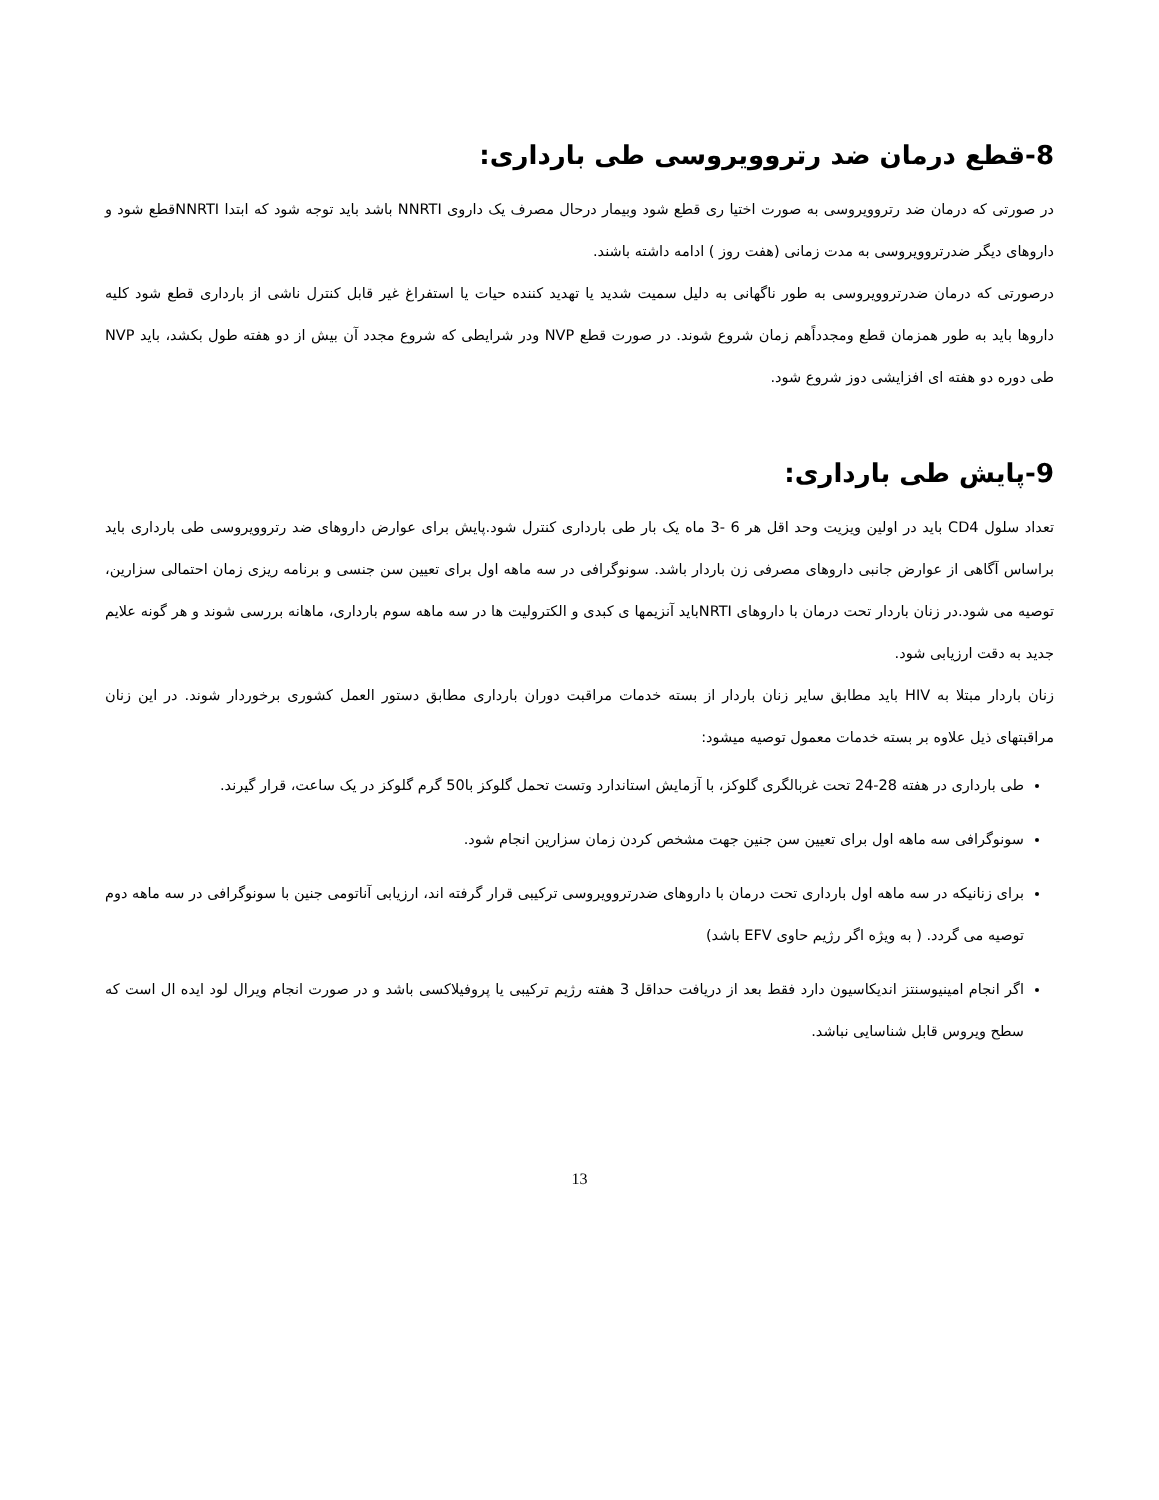8-قطع درمان ضد رتروویروسی طی بارداری:
در صورتی که درمان ضد رتروویروسی به صورت اختیا ری قطع شود وبیمار درحال مصرف یک داروی NNRTI باشد باید توجه شود که ابتدا NNRTIقطع شود و داروهای دیگر ضدرتروویروسی به مدت زمانی (هفت روز ) ادامه داشته باشند.
درصورتی که درمان ضدرتروویروسی به طور ناگهانی به دلیل سمیت شدید یا تهدید کننده حیات یا استفراغ غیر قابل کنترل ناشی از بارداری قطع شود کلیه داروها باید به طور همزمان قطع ومجدداًهم زمان شروع شوند. در صورت قطع NVP ودر شرایطی که شروع مجدد آن بیش از دو هفته طول بکشد، باید NVP طی دوره دو هفته ای افزایشی دوز شروع شود.
9-پایش طی بارداری:
تعداد سلول CD4 باید در اولین ویزیت وحد اقل هر 6 -3 ماه یک بار طی بارداری کنترل شود.پایش برای عوارض داروهای ضد رتروویروسی طی بارداری باید براساس آگاهی از عوارض جانبی داروهای مصرفی زن باردار باشد. سونوگرافی در سه ماهه اول برای تعیین سن جنسی و برنامه ریزی زمان احتمالی سزارین، توصیه می شود.در زنان باردار تحت درمان با داروهای NRTIباید آنزیمها ی کبدی و الکترولیت ها در سه ماهه سوم بارداری، ماهانه بررسی شوند و هر گونه علایم جدید به دقت ارزیابی شود.
زنان باردار مبتلا به HIV باید مطابق سایر زنان باردار از بسته خدمات مراقبت دوران بارداری مطابق دستور العمل کشوری برخوردار شوند. در این زنان مراقبتهای ذیل علاوه بر بسته خدمات معمول توصیه میشود:
طی بارداری در هفته 28-24 تحت غربالگری گلوکز، با آزمایش استاندارد وتست تحمل گلوکز با50 گرم گلوکز در یک ساعت، قرار گیرند.
سونوگرافی سه ماهه اول برای تعیین سن جنین جهت مشخص کردن زمان سزارین انجام شود.
برای زنانیکه در سه ماهه اول بارداری تحت درمان با داروهای ضدرتروویروسی ترکیبی قرار گرفته اند، ارزیابی آناتومی جنین با سونوگرافی در سه ماهه دوم توصیه می گردد. ( به ویژه اگر رژیم حاوی EFV باشد)
اگر انجام امینیوسنتز اندیکاسیون دارد فقط بعد از دریافت حداقل 3 هفته رژیم ترکیبی یا پروفیلاکسی باشد و در صورت انجام ویرال لود ایده ال است که سطح ویروس قابل شناسایی نباشد.
13